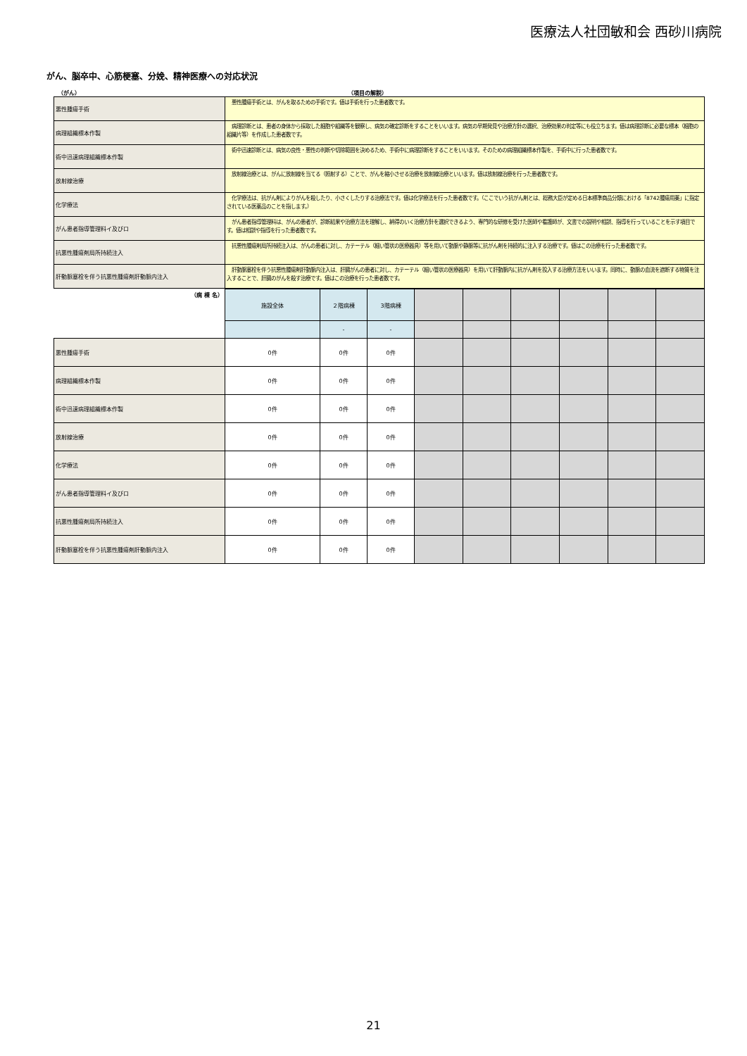医療法人社団敏和会 西砂川病院
がん、脳卒中、心筋梗塞、分娩、精神医療への対応状況
（がん） （項目の解説）
| 悪性腫瘍手術 | 悪性腫瘍手術とは、がんを取るための手術です。値は手術を行った患者数です。 |
| 病理組織標本作製 | 病理診断とは、患者の身体から採取した細胞や組織等を観察し、病気の確定診断をすることをいいます。病気の早期発見や治療方針の選択、治療効果の判定等にも役立ちます。値は病理診断に必要な標本（細胞の組織片等）を作成した患者数です。 |
| 術中迅速病理組織標本作製 | 術中迅速診断とは、病気の良性・悪性の判断や切除範囲を決めるため、手術中に病理診断をすることをいいます。そのための病理組織標本作製を、手術中に行った患者数です。 |
| 放射線治療 | 放射線治療とは、がんに放射線を当てる（照射する）ことで、がんを縮小させる治療を放射線治療といいます。値は放射線治療を行った患者数です。 |
| 化学療法 | 化学療法は、抗がん剤によりがんを殺したり、小さくしたりする治療法です。値は化学療法を行った患者数です。（ここでいう抗がん剤とは、総務大臣が定める日本標準商品分類における「8742腫瘍用薬」に指定されている医薬品のことを指します。） |
| がん患者指導管理料イ及びロ | がん患者指導管理料は、がんの患者が、診断結果や治療方法を理解し、納得のいく治療方針を選択できるよう、専門的な研修を受けた医師や看護師が、文書での説明や相談、指導を行っていることを示す項目です。値は相談や指導を行った患者数です。 |
| 抗悪性腫瘍剤局所持続注入 | 抗悪性腫瘍剤局所持続注入は、がんの患者に対し、カテーテル（細い管状の医療器具）等を用いて動脈や静脈等に抗がん剤を持続的に注入する治療です。値はこの治療を行った患者数です。 |
| 肝動脈塞栓を伴う抗悪性腫瘍剤肝動脈内注入 | 肝動脈塞栓を伴う抗悪性腫瘍剤肝動脈内注入は、肝臓がんの患者に対し、カテーテル（細い管状の医療器具）を用いて肝動脈内に抗がん剤を投入する治療方法をいいます。同時に、動脈の血流を遮断する物質を注入することで、肝臓のがんを殺す治療です。値はこの治療を行った患者数です。 |
| （病 棟 名） | 施設全体 | ２階病棟 | 3階病棟 | | | | | | |
| | | - | - | | | | | | |
| 悪性腫瘍手術 | 0件 | 0件 | 0件 | | | | | | |
| 病理組織標本作製 | 0件 | 0件 | 0件 | | | | | | |
| 術中迅速病理組織標本作製 | 0件 | 0件 | 0件 | | | | | | |
| 放射線治療 | 0件 | 0件 | 0件 | | | | | | |
| 化学療法 | 0件 | 0件 | 0件 | | | | | | |
| がん患者指導管理料イ及びロ | 0件 | 0件 | 0件 | | | | | | |
| 抗悪性腫瘍剤局所持続注入 | 0件 | 0件 | 0件 | | | | | | |
| 肝動脈塞栓を伴う抗悪性腫瘍剤肝動脈内注入 | 0件 | 0件 | 0件 | | | | | | |
21